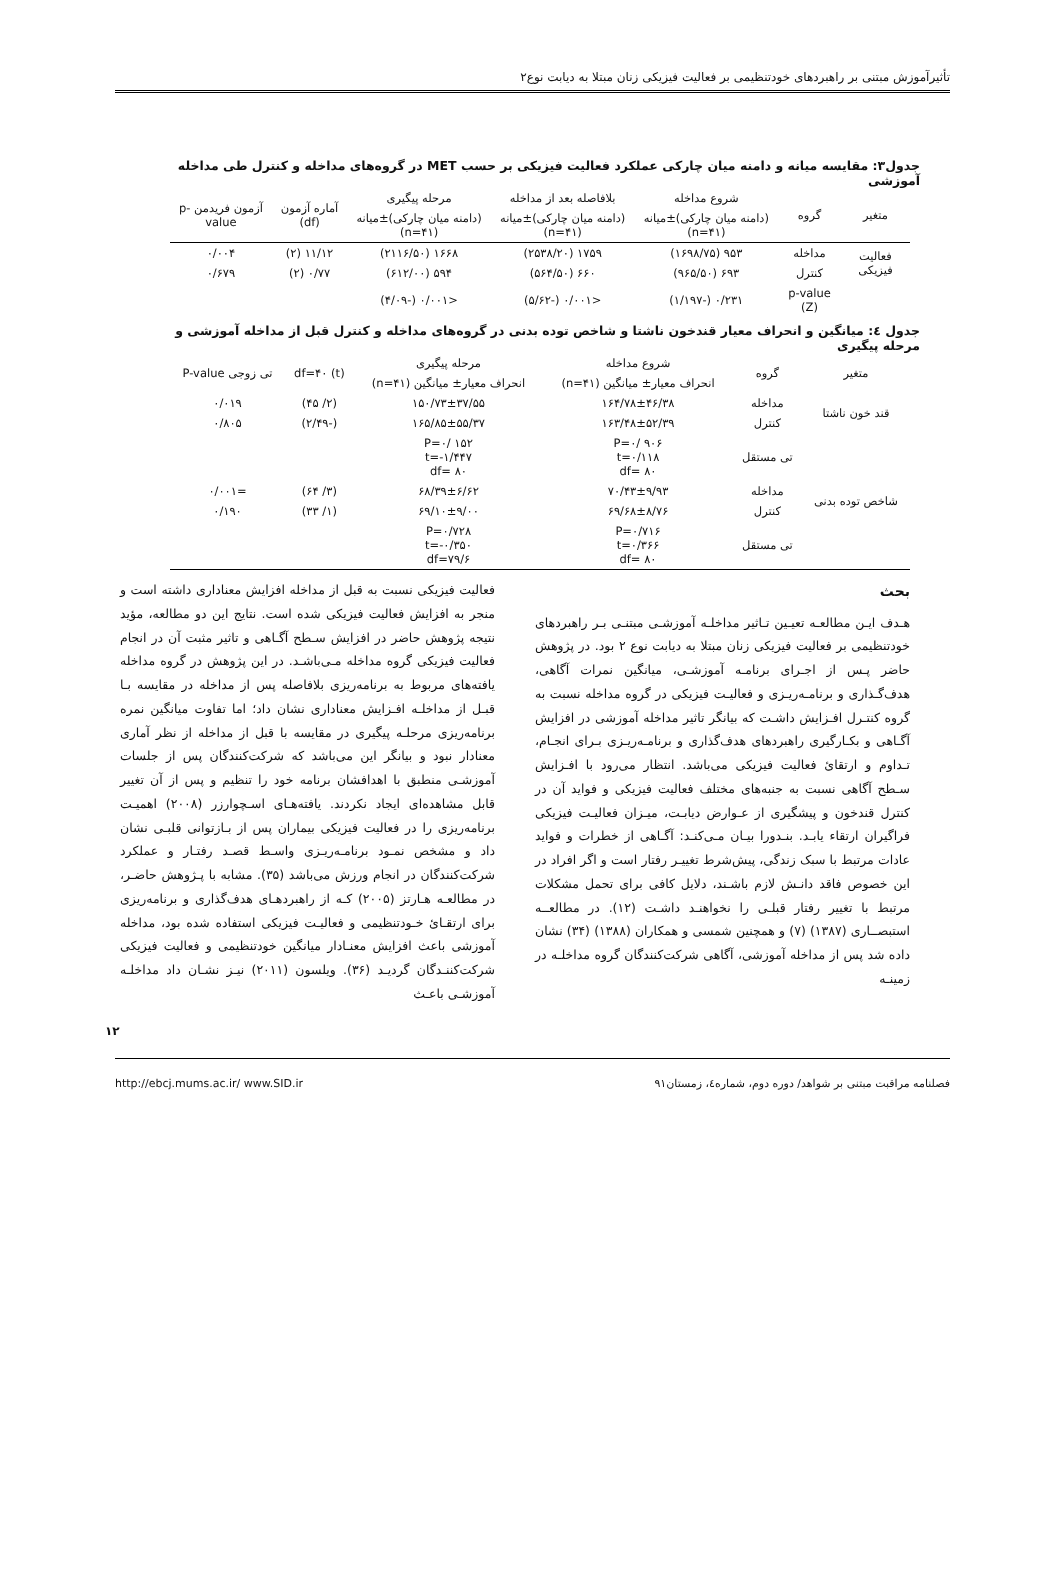تأثیرآموزش مبتنی بر راهبردهای خودتنظیمی بر فعالیت فیزیکی زنان مبتلا به دیابت نوع۲
جدول۳: مقایسه میانه و دامنه میان چارکی عملکرد فعالیت فیزیکی بر حسب MET در گروه‌های مداخله و کنترل طی مداخله آموزشی
| متغیر | گروه | شروع مداخله | بلافاصله بعد از مداخله | مرحله پیگیری | آماره آزمون (df) | آزمون فریدمن p-value |
| --- | --- | --- | --- | --- | --- | --- |
| | | (دامنه میان چارکی)±میانه (n=۴۱) | (دامنه میان چارکی)±میانه (n=۴۱) | (دامنه میان چارکی)±میانه (n=۴۱) | | |
| فعالیت فیزیکی | مداخله | ۹۵۳ (۱۶۹۸/۷۵) | ۱۷۵۹ (۲۵۳۸/۲۰) | ۱۶۶۸ (۲۱۱۶/۵۰) | ۱۱/۱۲ (۲) | ۰/۰۰۴ |
| | کنترل | ۶۹۳ (۹۶۵/۵۰) | ۶۶۰ (۵۶۴/۵۰) | ۵۹۴ (۶۱۲/۰۰) | ۰/۷۷ (۲) | ۰/۶۷۹ |
| | p-value (Z) | ۰/۲۳۱ (-۱/۱۹۷) | <۰/۰۰۱ (-۵/۶۲) | <۰/۰۰۱ (-۴/۰۹) | | |
جدول ٤: میانگین و انحراف معیار قندخون ناشتا و شاخص توده بدنی در گروه‌های مداخله و کنترل قبل از مداخله آموزشی و مرحله پیگیری
| متغیر | گروه | شروع مداخله | مرحله پیگیری | (t) df=۴۰ | تی زوجی P-value |
| --- | --- | --- | --- | --- | --- |
| | | انحراف معیار± میانگین (n=۴۱) | انحراف معیار± میانگین (n=۴۱) | | |
| قند خون ناشتا | مداخله | ۱۶۴/۷۸±۴۶/۳۸ | ۱۵۰/۷۳±۳۷/۵۵ | (۲/ ۴۵) | ۰/۰۱۹ |
| | کنترل | ۱۶۳/۴۸±۵۲/۳۹ | ۱۶۵/۸۵±۵۵/۳۷ | (-۲/۴۹) | ۰/۸۰۵ |
| | تی مستقل | P=۰/ ۹۰۶ t=۰/۱۱۸ df= ۸۰ | P=۰/ ۱۵۲ t=-۱/۴۴۷ df= ۸۰ | | |
| شاخص توده بدنی | مداخله | ۷۰/۴۳±۹/۹۳ | ۶۸/۳۹±۶/۶۲ | (۳/ ۶۴) | =۰/۰۰۱ |
| | کنترل | ۶۹/۶۸±۸/۷۶ | ۶۹/۱۰±۹/۰۰ | (۱/ ۳۳) | ۰/۱۹۰ |
| | تی مستقل | P=۰/۷۱۶ t=۰/۳۶۶ df= ۸۰ | P=۰/۷۲۸ t=-۰/۳۵۰ df=۷۹/۶ | | |
بحث
هـدف ایـن مطالعـه تعیـین تـاثیر مداخلـه آموزشـی مبتنـی بـر راهبردهای خودتنظیمی بر فعالیت فیزیکی زنان مبتلا به دیابت نوع ۲ بود. در پژوهش حاضر پـس از اجـرای برنامـه آموزشـی، میانگین نمرات آگاهی، هدف‌گـذاری و برنامـه‌ریـزی و فعالیـت فیزیکی در گروه مداخله نسبت به گروه کنتـرل افـزایش داشـت که بیانگر تاثیر مداخله آموزشی در افزایش آگـاهی و بکـارگیری راهبردهای هدف‌گذاری و برنامـه‌ریـزی بـرای انجـام، تـداوم و ارتقائ فعالیت فیزیکی می‌باشد. انتظار می‌رود با افـزایش سـطح آگاهی نسبت به جنبه‌های مختلف فعالیت فیزیکی و فواید آن در کنترل قندخون و پیشگیری از عـوارض دیابـت، میـزان فعالیـت فیزیکی فراگیران ارتقاء یابـد. بنـدورا بیـان مـی‌کنـد: آگـاهی از خطرات و فواید عادات مرتبط با سبک زندگی، پیش‌شرط تغییـر رفتار است و اگر افراد در این خصوص فاقد دانـش لازم باشـند، دلایل کافی برای تحمل مشکلات مرتبط با تغییر رفتار قبلـی را نخواهنـد داشـت (۱۲). در مطالعــه استبصــاری (۱۳۸۷) (۷) و همچنین شمسی و همکاران (۱۳۸۸) (۳۴) نشان داده شد پس از مداخله آموزشی، آگاهی شرکت‌کنندگان گروه مداخلـه در زمینـه
فعالیت فیزیکی نسبت به قبل از مداخله افزایش معناداری داشته است و منجر به افزایش فعالیت فیزیکی شده است. نتایج این دو مطالعه، مؤید نتیجه پژوهش حاضر در افزایش سـطح آگـاهی و تاثیر مثبت آن در انجام فعالیت فیزیکی گروه مداخله مـی‌باشـد. در این پژوهش در گروه مداخله یافته‌های مربوط به برنامه‌ریزی بلافاصله پس از مداخله در مقایسه بـا قبـل از مداخلـه افـزایش معناداری نشان داد؛ اما تفاوت میانگین نمره برنامه‌ریزی مرحلـه پیگیری در مقایسه با قبل از مداخله از نظر آماری معنادار نبود و بیانگر این می‌باشد که شرکت‌کنندگان پس از جلسات آموزشـی منطبق با اهدافشان برنامه خود را تنظیم و پس از آن تغییر قابل مشاهده‌ای ایجاد نکردند. یافته‌هـای اسـچوارزر (۲۰۰۸) اهمیـت برنامه‌ریزی را در فعالیت فیزیکی بیماران پس از بـازتوانی قلبـی نشان داد و مشخص نمـود برنامـه‌ریـزی واسـط قصـد رفتـار و عملکرد شرکت‌کنندگان در انجام ورزش می‌باشد (۳۵). مشابه با پـژوهش حاضـر، در مطالعـه هـارتز (۲۰۰۵) کـه از راهبردهـای هدف‌گذاری و برنامه‌ریزی برای ارتقـائ خـودتنظیمی و فعالیـت فیزیکی استفاده شده بود، مداخله آموزشی باعث افزایش معنـادار میانگین خودتنظیمی و فعالیت فیزیکی شرکت‌کننـدگان گردیـد (۳۶). ویلسون (۲۰۱۱) نیـز نشـان داد مداخلـه آموزشـی باعـث
۱۲
فصلنامه مراقبت مبتنی بر شواهد/ دوره دوم، شماره٤، زمستان۹۱ http://ebcj.mums.ac.ir/ www.SID.ir